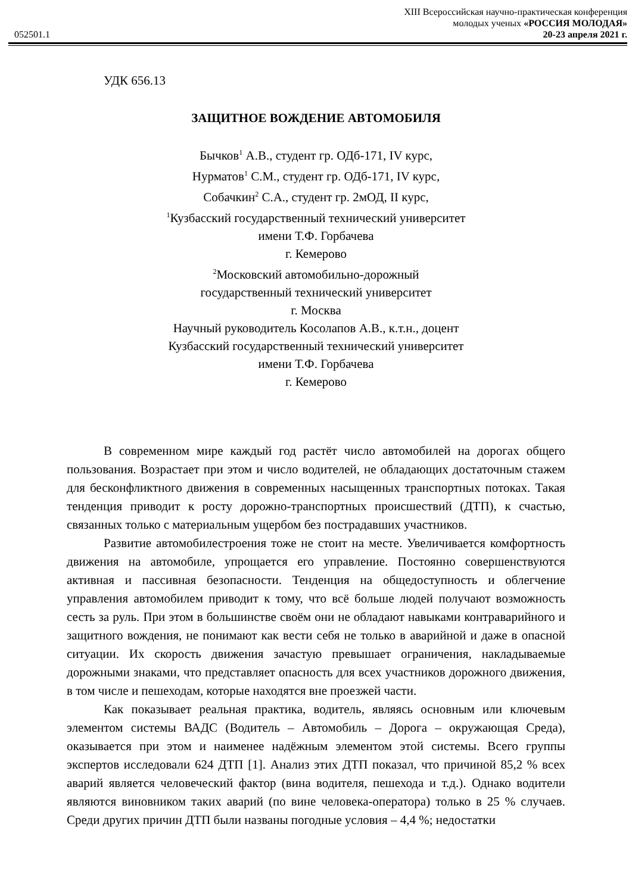XIII Всероссийская научно-практическая конференция
молодых ученых «РОССИЯ МОЛОДАЯ»
052501.1 20-23 апреля 2021 г.
УДК 656.13
ЗАЩИТНОЕ ВОЖДЕНИЕ АВТОМОБИЛЯ
Бычков<sup>1</sup> А.В., студент гр. ОДб-171, IV курс,
Нурматов<sup>1</sup> С.М., студент гр. ОДб-171, IV курс,
Собачкин<sup>2</sup> С.А., студент гр. 2мОД, II курс,
<sup>1</sup> Кузбасский государственный технический университет
имени Т.Ф. Горбачева
г. Кемерово
<sup>2</sup> Московский автомобильно-дорожный
государственный технический университет
г. Москва
Научный руководитель Косолапов А.В., к.т.н., доцент
Кузбасский государственный технический университет
имени Т.Ф. Горбачева
г. Кемерово
В современном мире каждый год растёт число автомобилей на дорогах общего пользования. Возрастает при этом и число водителей, не обладающих достаточным стажем для бесконфликтного движения в современных насыщенных транспортных потоках. Такая тенденция приводит к росту дорожно-транспортных происшествий (ДТП), к счастью, связанных только с материальным ущербом без пострадавших участников.
Развитие автомобилестроения тоже не стоит на месте. Увеличивается комфортность движения на автомобиле, упрощается его управление. Постоянно совершенствуются активная и пассивная безопасности. Тенденция на общедоступность и облегчение управления автомобилем приводит к тому, что всё больше людей получают возможность сесть за руль. При этом в большинстве своём они не обладают навыками контраварийного и защитного вождения, не понимают как вести себя не только в аварийной и даже в опасной ситуации. Их скорость движения зачастую превышает ограничения, накладываемые дорожными знаками, что представляет опасность для всех участников дорожного движения, в том числе и пешеходам, которые находятся вне проезжей части.
Как показывает реальная практика, водитель, являясь основным или ключевым элементом системы ВАДС (Водитель – Автомобиль – Дорога – окружающая Среда), оказывается при этом и наименее надёжным элементом этой системы. Всего группы экспертов исследовали 624 ДТП [1]. Анализ этих ДТП показал, что причиной 85,2 % всех аварий является человеческий фактор (вина водителя, пешехода и т.д.). Однако водители являются виновником таких аварий (по вине человека-оператора) только в 25 % случаев. Среди других причин ДТП были названы погодные условия – 4,4 %; недостатки